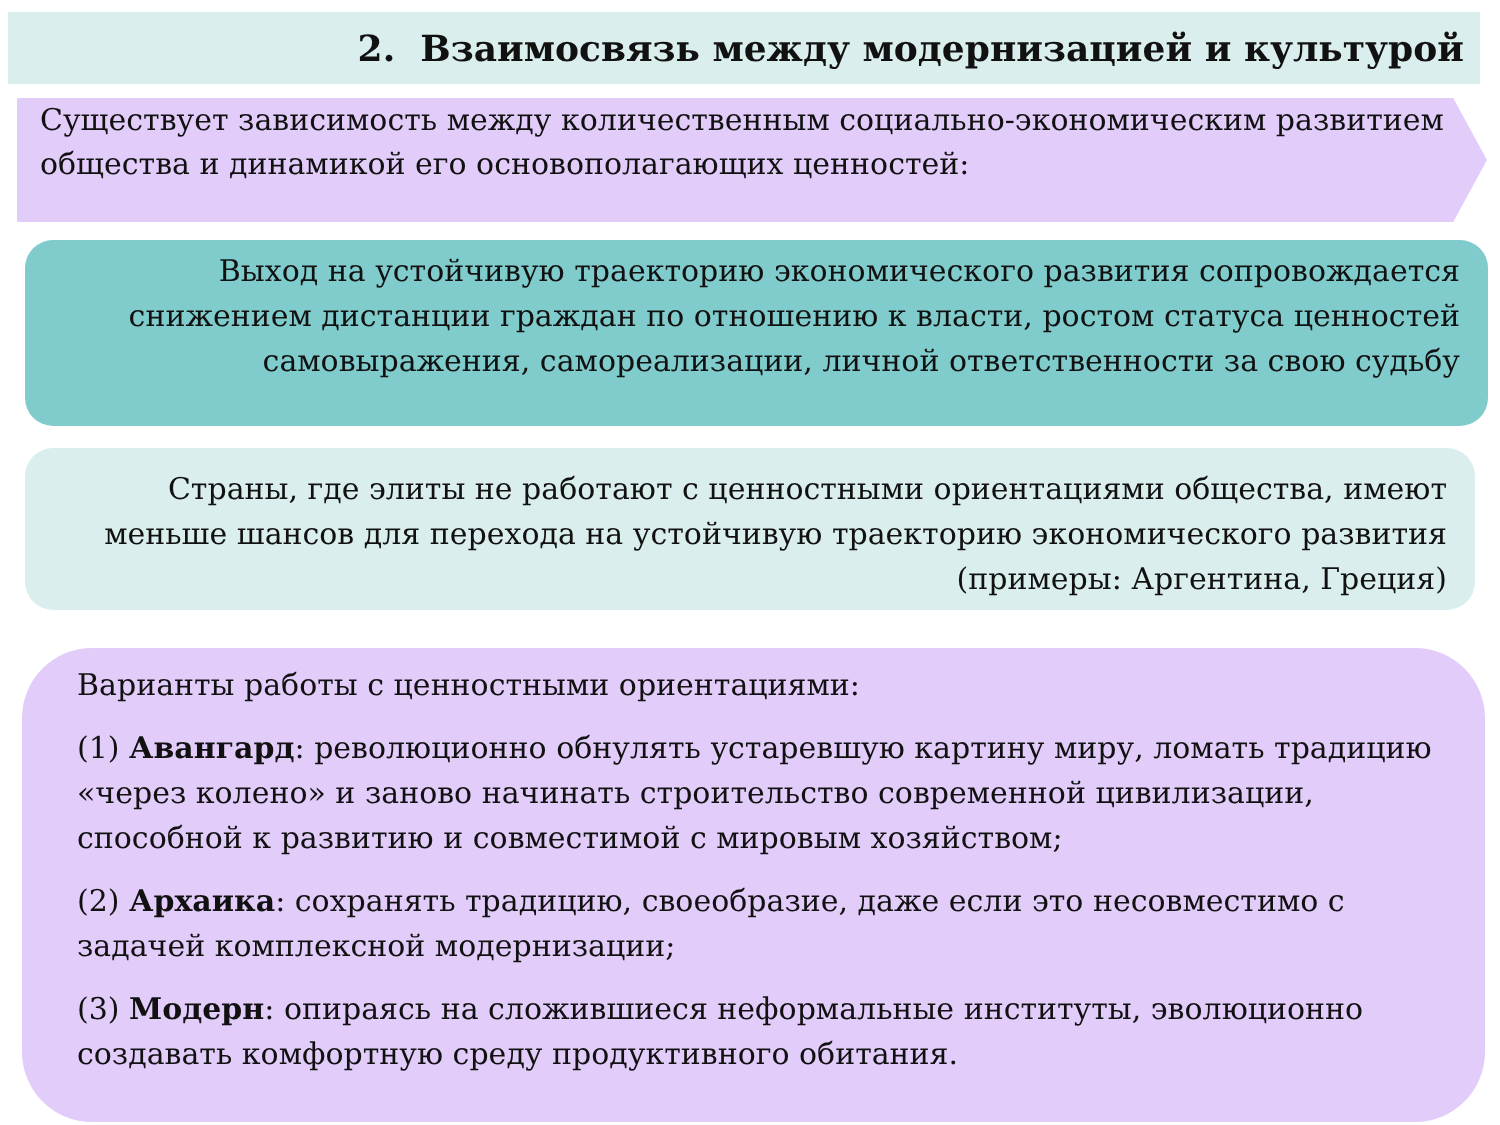2. Взаимосвязь между модернизацией и культурой
Существует зависимость между количественным социально-экономическим развитием общества и динамикой его основополагающих ценностей:
Выход на устойчивую траекторию экономического развития сопровождается снижением дистанции граждан по отношению к власти, ростом статуса ценностей самовыражения, самореализации, личной ответственности за свою судьбу
Страны, где элиты не работают с ценностными ориентациями общества, имеют меньше шансов для перехода на устойчивую траекторию экономического развития (примеры: Аргентина, Греция)
Варианты работы с ценностными ориентациями:
(1) Авангард: революционно обнулять устаревшую картину миру, ломать традицию «через колено» и заново начинать строительство современной цивилизации, способной к развитию и совместимой с мировым хозяйством;
(2) Архаика: сохранять традицию, своеобразие, даже если это несовместимо с задачей комплексной модернизации;
(3) Модерн: опираясь на сложившиеся неформальные институты, эволюционно создавать комфортную среду продуктивного обитания.